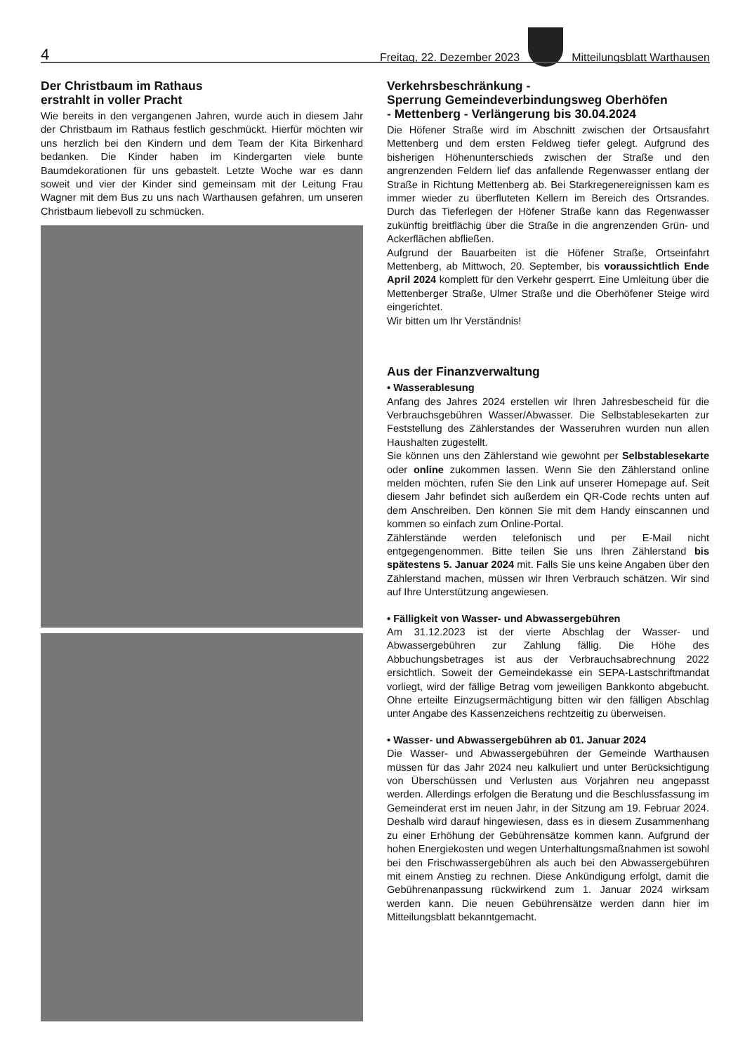4 Freitag, 22. Dezember 2023
Mitteilungsblatt Warthausen
Der Christbaum im Rathaus
erstrahlt in voller Pracht
Wie bereits in den vergangenen Jahren, wurde auch in diesem Jahr der Christbaum im Rathaus festlich geschmückt. Hierfür möchten wir uns herzlich bei den Kindern und dem Team der Kita Birkenhard bedanken. Die Kinder haben im Kindergarten viele bunte Baumdekorationen für uns gebastelt. Letzte Woche war es dann soweit und vier der Kinder sind gemeinsam mit der Leitung Frau Wagner mit dem Bus zu uns nach Warthausen gefahren, um unseren Christbaum liebevoll zu schmücken.
Verkehrsbeschränkung -
Sperrung Gemeindeverbindungsweg Oberhöfen
- Mettenberg - Verlängerung bis 30.04.2024
Die Höfener Straße wird im Abschnitt zwischen der Ortsausfahrt Mettenberg und dem ersten Feldweg tiefer gelegt. Aufgrund des bisherigen Höhenunterschieds zwischen der Straße und den angrenzenden Feldern lief das anfallende Regenwasser entlang der Straße in Richtung Mettenberg ab. Bei Starkregenereignissen kam es immer wieder zu überfluteten Kellern im Bereich des Ortsrandes. Durch das Tieferlegen der Höfener Straße kann das Regenwasser zukünftig breitflächig über die Straße in die angrenzenden Grün- und Ackerflächen abfließen.
Aufgrund der Bauarbeiten ist die Höfener Straße, Ortseinfahrt Mettenberg, ab Mittwoch, 20. September, bis voraussichtlich Ende April 2024 komplett für den Verkehr gesperrt. Eine Umleitung über die Mettenberger Straße, Ulmer Straße und die Oberhöfener Steige wird eingerichtet.
Wir bitten um Ihr Verständnis!
Aus der Finanzverwaltung
• Wasserablesung
Anfang des Jahres 2024 erstellen wir Ihren Jahresbescheid für die Verbrauchsgebühren Wasser/Abwasser. Die Selbstablesekarten zur Feststellung des Zählerstandes der Wasseruhren wurden nun allen Haushalten zugestellt.
Sie können uns den Zählerstand wie gewohnt per Selbstablesekarte oder online zukommen lassen. Wenn Sie den Zählerstand online melden möchten, rufen Sie den Link auf unserer Homepage auf. Seit diesem Jahr befindet sich außerdem ein QR-Code rechts unten auf dem Anschreiben. Den können Sie mit dem Handy einscannen und kommen so einfach zum Online-Portal.
Zählerstände werden telefonisch und per E-Mail nicht entgegengenommen. Bitte teilen Sie uns Ihren Zählerstand bis spätestens 5. Januar 2024 mit. Falls Sie uns keine Angaben über den Zählerstand machen, müssen wir Ihren Verbrauch schätzen. Wir sind auf Ihre Unterstützung angewiesen.
• Fälligkeit von Wasser- und Abwassergebühren
Am 31.12.2023 ist der vierte Abschlag der Wasser- und Abwassergebühren zur Zahlung fällig. Die Höhe des Abbuchungsbetrages ist aus der Verbrauchsabrechnung 2022 ersichtlich. Soweit der Gemeindekasse ein SEPA-Lastschriftmandat vorliegt, wird der fällige Betrag vom jeweiligen Bankkonto abgebucht. Ohne erteilte Einzugsermächtigung bitten wir den fälligen Abschlag unter Angabe des Kassenzeichens rechtzeitig zu überweisen.
• Wasser- und Abwassergebühren ab 01. Januar 2024
Die Wasser- und Abwassergebühren der Gemeinde Warthausen müssen für das Jahr 2024 neu kalkuliert und unter Berücksichtigung von Überschüssen und Verlusten aus Vorjahren neu angepasst werden. Allerdings erfolgen die Beratung und die Beschlussfassung im Gemeinderat erst im neuen Jahr, in der Sitzung am 19. Februar 2024. Deshalb wird darauf hingewiesen, dass es in diesem Zusammenhang zu einer Erhöhung der Gebührensätze kommen kann. Aufgrund der hohen Energiekosten und wegen Unterhaltungsmaßnahmen ist sowohl bei den Frischwassergebühren als auch bei den Abwassergebühren mit einem Anstieg zu rechnen. Diese Ankündigung erfolgt, damit die Gebührenanpassung rückwirkend zum 1. Januar 2024 wirksam werden kann. Die neuen Gebührensätze werden dann hier im Mitteilungsblatt bekanntgemacht.